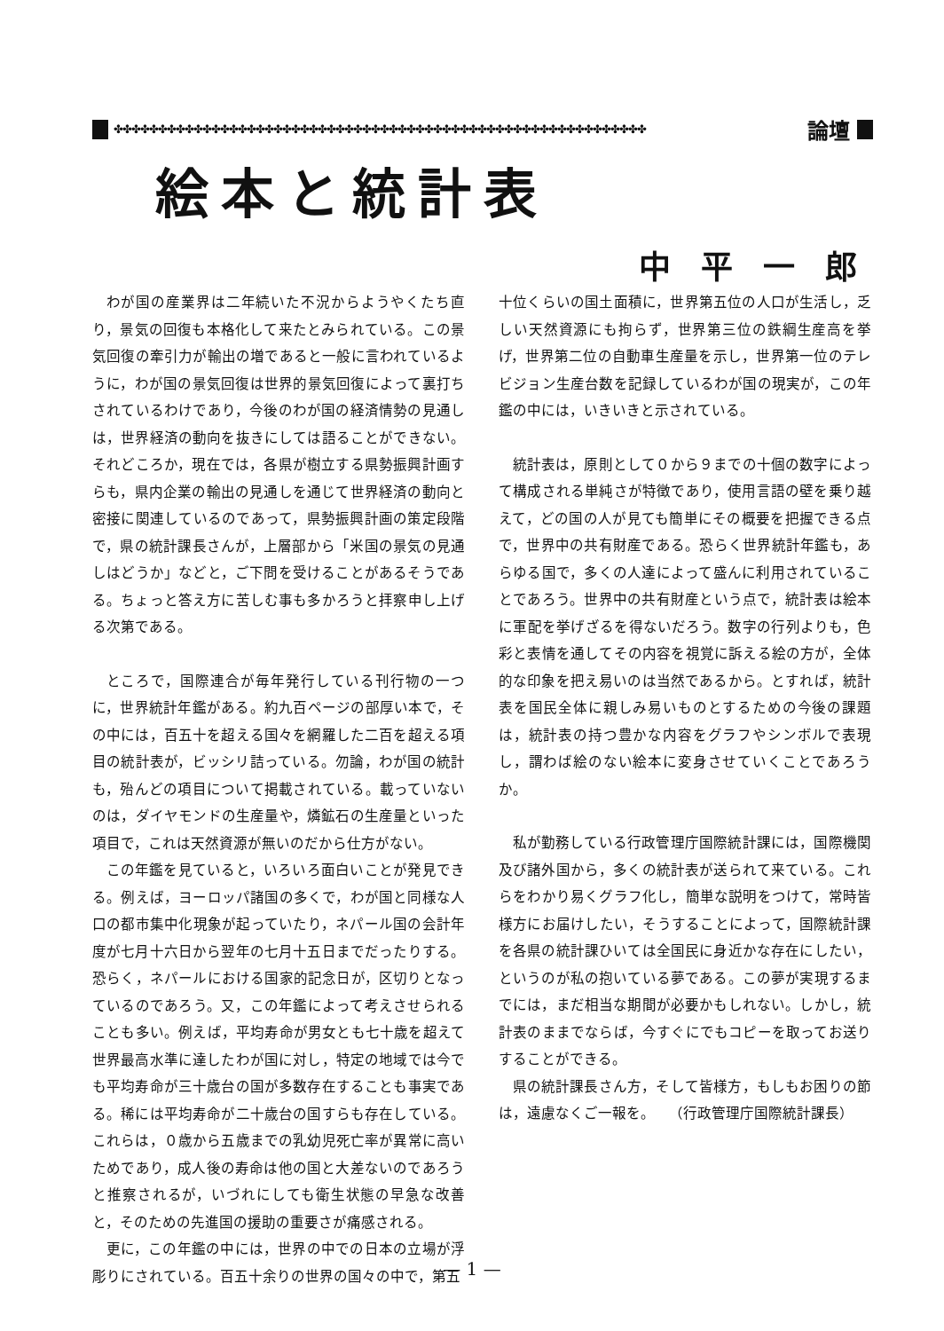✤✤✤✤✤✤✤✤✤✤✤✤✤✤✤✤✤✤✤✤✤✤✤✤✤✤✤✤✤✤✤✤✤✤✤✤✤✤✤✤✤✤✤✤✤✤✤✤✤✤✤✤✤✤✤✤✤✤✤✤ 論壇
絵本と統計表
中平一郎
わが国の産業界は二年続いた不況からようやくたち直り，景気の回復も本格化して来たとみられている。この景気回復の牽引力が輸出の増であると一般に言われているように，わが国の景気回復は世界的景気回復によって裏打ちされているわけであり，今後のわが国の経済情勢の見通しは，世界経済の動向を抜きにしては語ることができない。それどころか，現在では，各県が樹立する県勢振興計画すらも，県内企業の輸出の見通しを通じて世界経済の動向と密接に関連しているのであって，県勢振興計画の策定段階で，県の統計課長さんが，上層部から「米国の景気の見通しはどうか」などと，ご下問を受けることがあるそうである。ちょっと答え方に苦しむ事も多かろうと拝察申し上げる次第である。
ところで，国際連合が毎年発行している刊行物の一つに，世界統計年鑑がある。約九百ページの部厚い本で，その中には，百五十を超える国々を網羅した二百を超える項目の統計表が，ビッシリ詰っている。勿論，わが国の統計も，殆んどの項目について掲載されている。載っていないのは，ダイヤモンドの生産量や，燐鉱石の生産量といった項目で，これは天然資源が無いのだから仕方がない。
この年鑑を見ていると，いろいろ面白いことが発見できる。例えば，ヨーロッパ諸国の多くで，わが国と同様な人口の都市集中化現象が起っていたり，ネパール国の会計年度が七月十六日から翌年の七月十五日までだったりする。恐らく，ネパールにおける国家的記念日が，区切りとなっているのであろう。又，この年鑑によって考えさせられることも多い。例えば，平均寿命が男女とも七十歳を超えて世界最高水準に達したわが国に対し，特定の地域では今でも平均寿命が三十歳台の国が多数存在することも事実である。稀には平均寿命が二十歳台の国すらも存在している。これらは，０歳から五歳までの乳幼児死亡率が異常に高いためであり，成人後の寿命は他の国と大差ないのであろうと推察されるが，いづれにしても衛生状態の早急な改善と，そのための先進国の援助の重要さが痛感される。
更に，この年鑑の中には，世界の中での日本の立場が浮彫りにされている。百五十余りの世界の国々の中で，第五
十位くらいの国土面積に，世界第五位の人口が生活し，乏しい天然資源にも拘らず，世界第三位の鉄綱生産高を挙げ，世界第二位の自動車生産量を示し，世界第一位のテレビジョン生産台数を記録しているわが国の現実が，この年鑑の中には，いきいきと示されている。
統計表は，原則として０から９までの十個の数字によって構成される単純さが特徴であり，使用言語の壁を乗り越えて，どの国の人が見ても簡単にその概要を把握できる点で，世界中の共有財産である。恐らく世界統計年鑑も，あらゆる国で，多くの人達によって盛んに利用されていることであろう。世界中の共有財産という点で，統計表は絵本に軍配を挙げざるを得ないだろう。数字の行列よりも，色彩と表情を通してその内容を視覚に訴える絵の方が，全体的な印象を把え易いのは当然であるから。とすれば，統計表を国民全体に親しみ易いものとするための今後の課題は，統計表の持つ豊かな内容をグラフやシンボルで表現し，謂わば絵のない絵本に変身させていくことであろうか。
私が勤務している行政管理庁国際統計課には，国際機関及び諸外国から，多くの統計表が送られて来ている。これらをわかり易くグラフ化し，簡単な説明をつけて，常時皆様方にお届けしたい，そうすることによって，国際統計課を各県の統計課ひいては全国民に身近かな存在にしたい，というのが私の抱いている夢である。この夢が実現するまでには，まだ相当な期間が必要かもしれない。しかし，統計表のままでならば，今すぐにでもコピーを取ってお送りすることができる。
県の統計課長さん方，そして皆様方，もしもお困りの節は，遠慮なくご一報を。　　（行政管理庁国際統計課長）
— 1 —